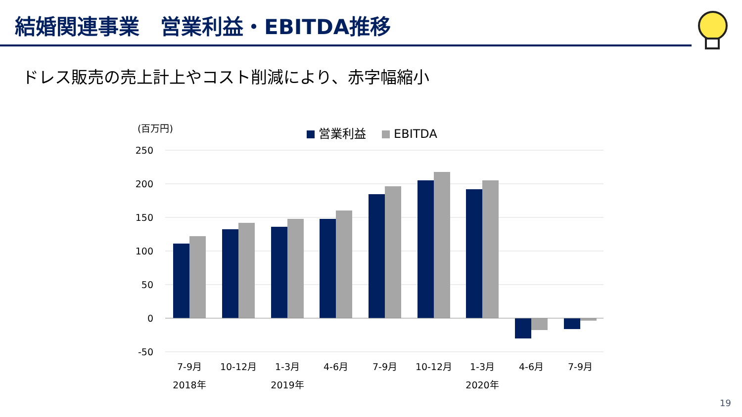結婚関連事業　営業利益・EBITDA推移
ドレス販売の売上計上やコスト削減により、赤字幅縮小
(百万円)
営業利益
EBITDA
250
200
150
100
50
0
-50
7-9月
10-12月
1-3月
4-6月
7-9月
10-12月
1-3月
4-6月
7-9月
2018年
2019年
2020年
19